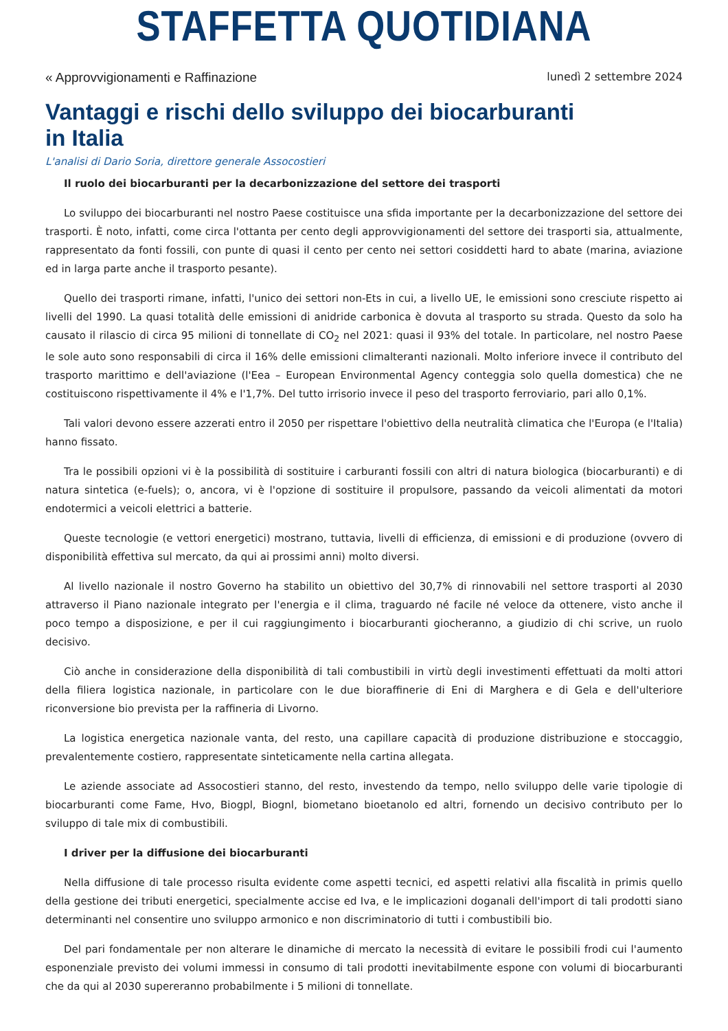STAFFETTA QUOTIDIANA
« Approvvigionamenti e Raffinazione lunedì 2 settembre 2024
Vantaggi e rischi dello sviluppo dei biocarburanti
in Italia
L'analisi di Dario Soria, direttore generale Assocostieri
Il ruolo dei biocarburanti per la decarbonizzazione del settore dei trasporti
Lo sviluppo dei biocarburanti nel nostro Paese costituisce una sfida importante per la decarbonizzazione del settore dei trasporti. È noto, infatti, come circa l'ottanta per cento degli approvvigionamenti del settore dei trasporti sia, attualmente, rappresentato da fonti fossili, con punte di quasi il cento per cento nei settori cosiddetti hard to abate (marina, aviazione ed in larga parte anche il trasporto pesante).
Quello dei trasporti rimane, infatti, l'unico dei settori non-Ets in cui, a livello UE, le emissioni sono cresciute rispetto ai livelli del 1990. La quasi totalità delle emissioni di anidride carbonica è dovuta al trasporto su strada. Questo da solo ha causato il rilascio di circa 95 milioni di tonnellate di CO<sub>2</sub> nel 2021: quasi il 93% del totale. In particolare, nel nostro Paese le sole auto sono responsabili di circa il 16% delle emissioni climalteranti nazionali. Molto inferiore invece il contributo del trasporto marittimo e dell'aviazione (l'Eea – European Environmental Agency conteggia solo quella domestica) che ne costituiscono rispettivamente il 4% e l'1,7%. Del tutto irrisorio invece il peso del trasporto ferroviario, pari allo 0,1%.
Tali valori devono essere azzerati entro il 2050 per rispettare l'obiettivo della neutralità climatica che l'Europa (e l'Italia) hanno fissato.
Tra le possibili opzioni vi è la possibilità di sostituire i carburanti fossili con altri di natura biologica (biocarburanti) e di natura sintetica (e-fuels); o, ancora, vi è l'opzione di sostituire il propulsore, passando da veicoli alimentati da motori endotermici a veicoli elettrici a batterie.
Queste tecnologie (e vettori energetici) mostrano, tuttavia, livelli di efficienza, di emissioni e di produzione (ovvero di disponibilità effettiva sul mercato, da qui ai prossimi anni) molto diversi.
Al livello nazionale il nostro Governo ha stabilito un obiettivo del 30,7% di rinnovabili nel settore trasporti al 2030 attraverso il Piano nazionale integrato per l'energia e il clima, traguardo né facile né veloce da ottenere, visto anche il poco tempo a disposizione, e per il cui raggiungimento i biocarburanti giocheranno, a giudizio di chi scrive, un ruolo decisivo.
Ciò anche in considerazione della disponibilità di tali combustibili in virtù degli investimenti effettuati da molti attori della filiera logistica nazionale, in particolare con le due bioraffinerie di Eni di Marghera e di Gela e dell'ulteriore riconversione bio prevista per la raffineria di Livorno.
La logistica energetica nazionale vanta, del resto, una capillare capacità di produzione distribuzione e stoccaggio, prevalentemente costiero, rappresentate sinteticamente nella cartina allegata.
Le aziende associate ad Assocostieri stanno, del resto, investendo da tempo, nello sviluppo delle varie tipologie di biocarburanti come Fame, Hvo, Biogpl, Biognl, biometano bioetanolo ed altri, fornendo un decisivo contributo per lo sviluppo di tale mix di combustibili.
I driver per la diffusione dei biocarburanti
Nella diffusione di tale processo risulta evidente come aspetti tecnici, ed aspetti relativi alla fiscalità in primis quello della gestione dei tributi energetici, specialmente accise ed Iva, e le implicazioni doganali dell'import di tali prodotti siano determinanti nel consentire uno sviluppo armonico e non discriminatorio di tutti i combustibili bio.
Del pari fondamentale per non alterare le dinamiche di mercato la necessità di evitare le possibili frodi cui l'aumento esponenziale previsto dei volumi immessi in consumo di tali prodotti inevitabilmente espone con volumi di biocarburanti che da qui al 2030 supereranno probabilmente i 5 milioni di tonnellate.